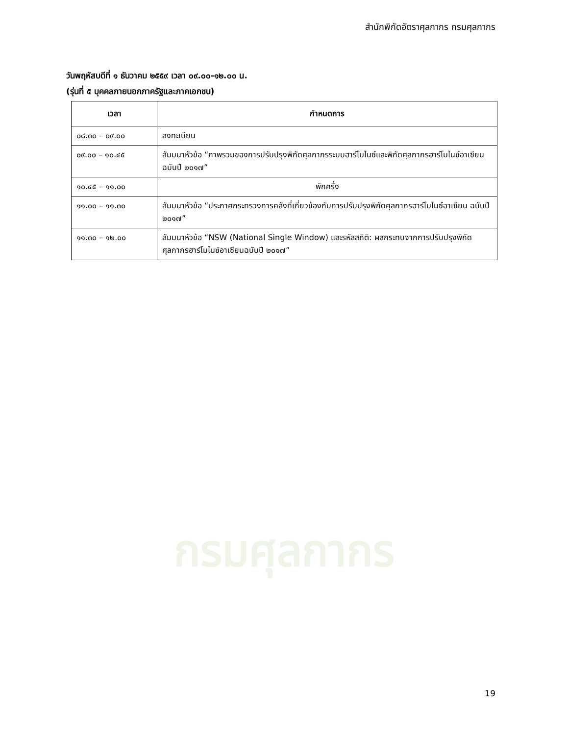กรมศุลกากร
สำนักพิกัดอัตราศุลกากร กรมศุลกากร
วันพฤหัสบดีที่ ๑ ธันวาคม ๒๕๕๙ เวลา ๐๙.๐๐-๑๒.๐๐ น.
(รุ่นที่ ๕ บุคคลภายนอกภาครัฐและภาคเอกชน)
| เวลา | กำหนดการ |
| --- | --- |
| ๐๘.๓๐ – ๐๙.๐๐ | ลงทะเบียน |
| ๐๙.๐๐ – ๑๐.๔๕ | สัมมนาหัวข้อ “ภาพรวมของการปรับปรุงพิกัดศุลกากรระบบฮาร์โมไนซ์และพิกัดศุลกากรฮาร์โมไนซ์อาเซียน ฉบับปี ๒๐๑๗” |
| ๑๐.๔๕ – ๑๑.๐๐ | พักครึ่ง |
| ๑๑.๐๐ – ๑๑.๓๐ | สัมมนาหัวข้อ “ประกาศกระทรวงการคลังที่เกี่ยวข้องกับการปรับปรุงพิกัดศุลกากรฮาร์โมไนซ์อาเซียน ฉบับปี ๒๐๑๗” |
| ๑๑.๓๐ – ๑๒.๐๐ | สัมมนาหัวข้อ “NSW (National Single Window) และรหัสสถิติ: ผลกระทบจากการปรับปรุงพิกัดศุลกากรฮาร์โมไนซ์อาเซียนฉบับปี ๒๐๑๗” |
19